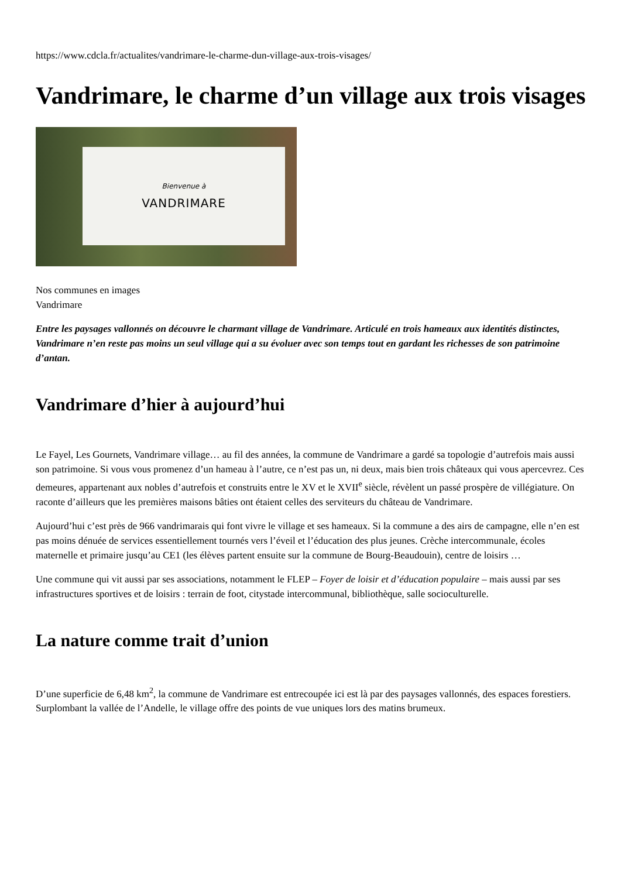https://www.cdcla.fr/actualites/vandrimare-le-charme-dun-village-aux-trois-visages/
Vandrimare, le charme d’un village aux trois visages
Bienvenue à
VANDRIMARE
Nos communes en images
Vandrimare
Entre les paysages vallonnés on découvre le charmant village de Vandrimare. Articulé en trois hameaux aux identités distinctes, Vandrimare n’en reste pas moins un seul village qui a su évoluer avec son temps tout en gardant les richesses de son patrimoine d’antan.
Vandrimare d’hier à aujourd’hui
Le Fayel, Les Gournets, Vandrimare village… au fil des années, la commune de Vandrimare a gardé sa topologie d’autrefois mais aussi son patrimoine. Si vous vous promenez d’un hameau à l’autre, ce n’est pas un, ni deux, mais bien trois châteaux qui vous apercevrez. Ces demeures, appartenant aux nobles d’autrefois et construits entre le XV et le XVII<sup>e</sup> siècle, révèlent un passé prospère de villégiature. On raconte d’ailleurs que les premières maisons bâties ont étaient celles des serviteurs du château de Vandrimare.
Aujourd’hui c’est près de 966 vandrimarais qui font vivre le village et ses hameaux. Si la commune a des airs de campagne, elle n’en est pas moins dénuée de services essentiellement tournés vers l’éveil et l’éducation des plus jeunes. Crèche intercommunale, écoles maternelle et primaire jusqu’au CE1 (les élèves partent ensuite sur la commune de Bourg-Beaudouin), centre de loisirs …
Une commune qui vit aussi par ses associations, notamment le FLEP – Foyer de loisir et d’éducation populaire – mais aussi par ses infrastructures sportives et de loisirs : terrain de foot, citystade intercommunal, bibliothèque, salle socioculturelle.
La nature comme trait d’union
D’une superficie de 6,48 km<sup>2</sup>, la commune de Vandrimare est entrecoupée ici est là par des paysages vallonnés, des espaces forestiers. Surplombant la vallée de l’Andelle, le village offre des points de vue uniques lors des matins brumeux.